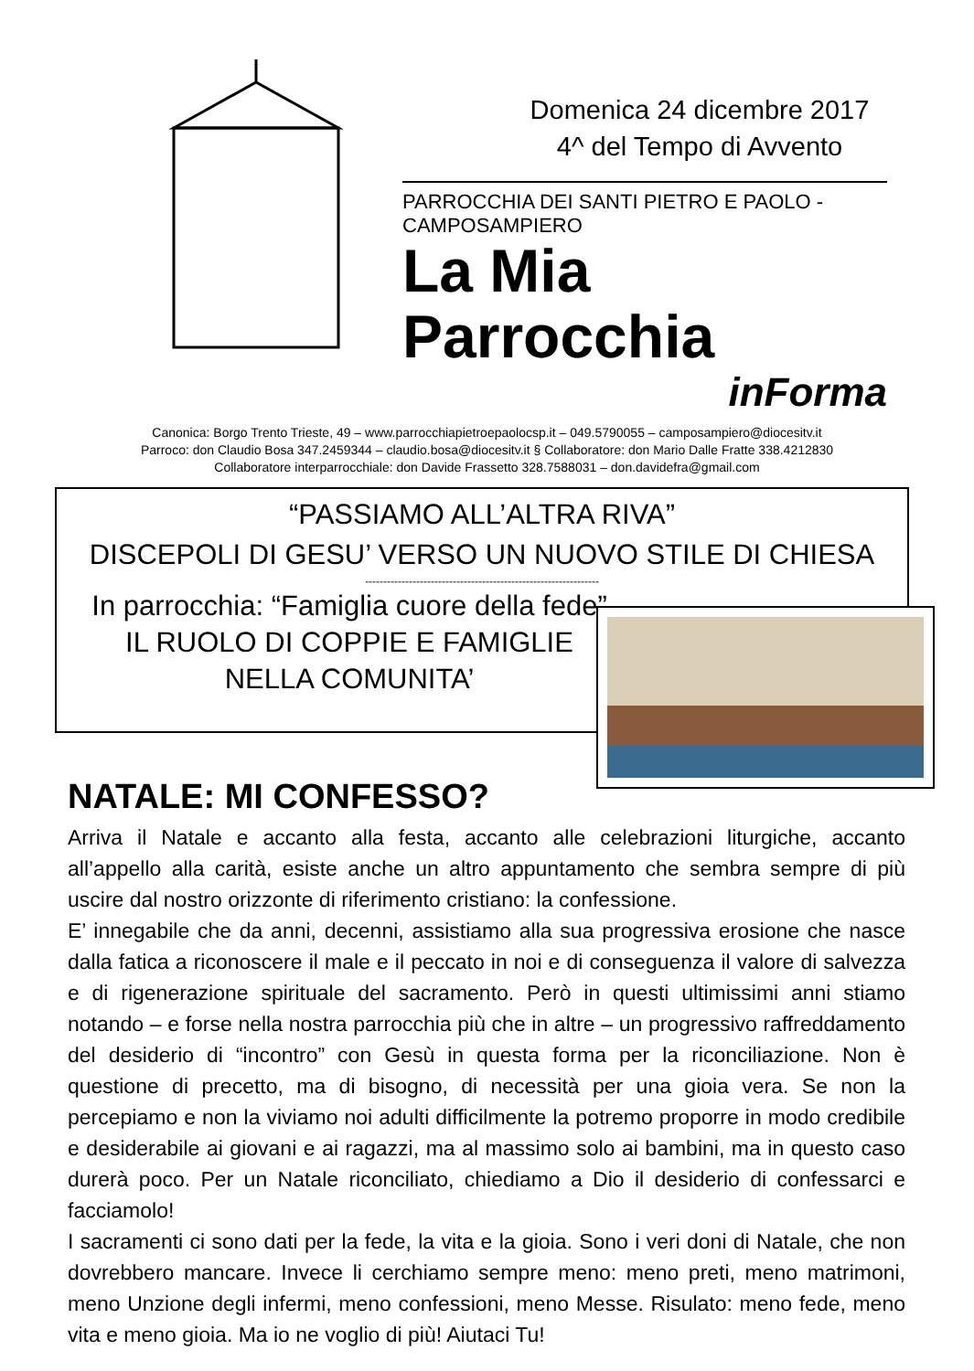Domenica 24 dicembre 2017
4^ del Tempo di Avvento
PARROCCHIA DEI SANTI PIETRO E PAOLO - CAMPOSAMPIERO
La Mia Parrocchia
inForma
Canonica: Borgo Trento Trieste, 49 – www.parrocchiapietroepaolocsp.it – 049.5790055 – camposampiero@diocesitv.it
Parroco: don Claudio Bosa 347.2459344 – claudio.bosa@diocesitv.it § Collaboratore: don Mario Dalle Fratte 338.4212830
Collaboratore interparrocchiale: don Davide Frassetto 328.7588031 – don.davidefra@gmail.com
“PASSIAMO ALL’ALTRA RIVA”
DISCEPOLI DI GESU’ VERSO UN NUOVO STILE DI CHIESA
----------------------------------------------------------------
In parrocchia: “Famiglia cuore della fede”
IL RUOLO DI COPPIE E FAMIGLIE
NELLA COMUNITA’
NATALE: MI CONFESSO?
Arriva il Natale e accanto alla festa, accanto alle celebrazioni liturgiche, accanto all’appello alla carità, esiste anche un altro appuntamento che sembra sempre di più uscire dal nostro orizzonte di riferimento cristiano: la confessione.
E’ innegabile che da anni, decenni, assistiamo alla sua progressiva erosione che nasce dalla fatica a riconoscere il male e il peccato in noi e di conseguenza il valore di salvezza e di rigenerazione spirituale del sacramento. Però in questi ultimissimi anni stiamo notando – e forse nella nostra parrocchia più che in altre – un progressivo raffreddamento del desiderio di “incontro” con Gesù in questa forma per la riconciliazione. Non è questione di precetto, ma di bisogno, di necessità per una gioia vera. Se non la percepiamo e non la viviamo noi adulti difficilmente la potremo proporre in modo credibile e desiderabile ai giovani e ai ragazzi, ma al massimo solo ai bambini, ma in questo caso durerà poco. Per un Natale riconciliato, chiediamo a Dio il desiderio di confessarci e facciamolo!
I sacramenti ci sono dati per la fede, la vita e la gioia. Sono i veri doni di Natale, che non dovrebbero mancare. Invece li cerchiamo sempre meno: meno preti, meno matrimoni, meno Unzione degli infermi, meno confessioni, meno Messe. Risulato: meno fede, meno vita e meno gioia. Ma io ne voglio di più! Aiutaci Tu!